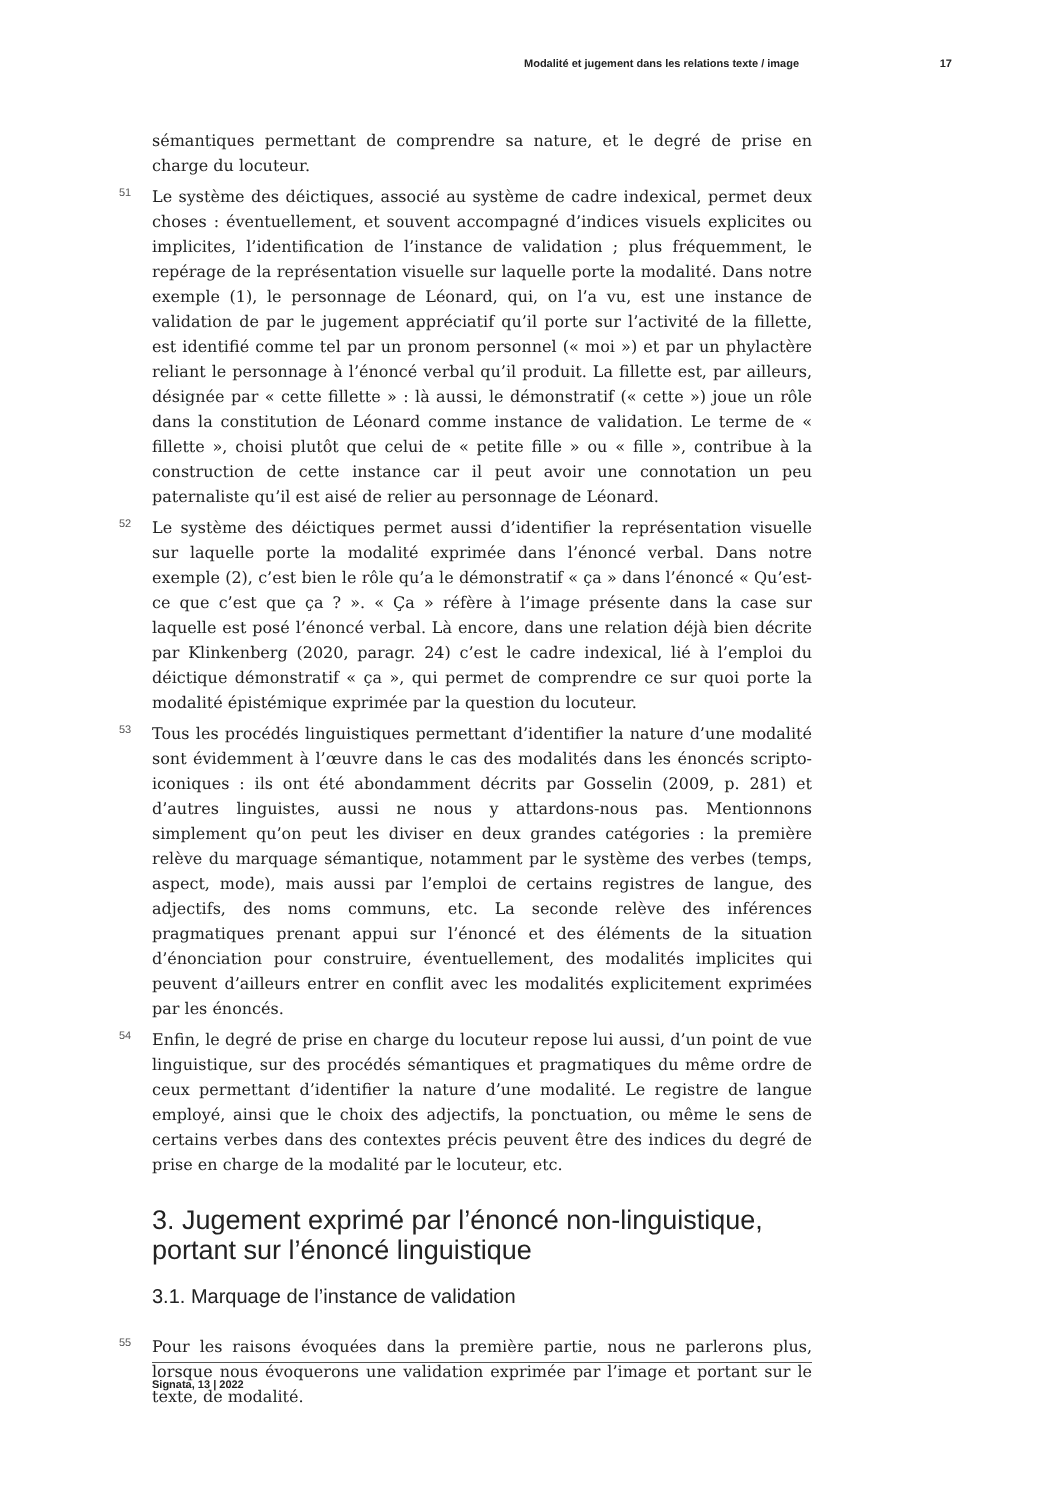Modalité et jugement dans les relations texte / image 17
sémantiques permettant de comprendre sa nature, et le degré de prise en charge du locuteur.
51 Le système des déictiques, associé au système de cadre indexical, permet deux choses : éventuellement, et souvent accompagné d’indices visuels explicites ou implicites, l’identification de l’instance de validation ; plus fréquemment, le repérage de la représentation visuelle sur laquelle porte la modalité. Dans notre exemple (1), le personnage de Léonard, qui, on l’a vu, est une instance de validation de par le jugement appréciatif qu’il porte sur l’activité de la fillette, est identifié comme tel par un pronom personnel (« moi ») et par un phylactère reliant le personnage à l’énoncé verbal qu’il produit. La fillette est, par ailleurs, désignée par « cette fillette » : là aussi, le démonstratif (« cette ») joue un rôle dans la constitution de Léonard comme instance de validation. Le terme de « fillette », choisi plutôt que celui de « petite fille » ou « fille », contribue à la construction de cette instance car il peut avoir une connotation un peu paternaliste qu’il est aisé de relier au personnage de Léonard.
52 Le système des déictiques permet aussi d’identifier la représentation visuelle sur laquelle porte la modalité exprimée dans l’énoncé verbal. Dans notre exemple (2), c’est bien le rôle qu’a le démonstratif « ça » dans l’énoncé « Qu’est-ce que c’est que ça ? ». « Ça » réfère à l’image présente dans la case sur laquelle est posé l’énoncé verbal. Là encore, dans une relation déjà bien décrite par Klinkenberg (2020, paragr. 24) c’est le cadre indexical, lié à l’emploi du déictique démonstratif « ça », qui permet de comprendre ce sur quoi porte la modalité épistémique exprimée par la question du locuteur.
53 Tous les procédés linguistiques permettant d’identifier la nature d’une modalité sont évidemment à l’œuvre dans le cas des modalités dans les énoncés scripto-iconiques : ils ont été abondamment décrits par Gosselin (2009, p. 281) et d’autres linguistes, aussi ne nous y attardons-nous pas. Mentionnons simplement qu’on peut les diviser en deux grandes catégories : la première relève du marquage sémantique, notamment par le système des verbes (temps, aspect, mode), mais aussi par l’emploi de certains registres de langue, des adjectifs, des noms communs, etc. La seconde relève des inférences pragmatiques prenant appui sur l’énoncé et des éléments de la situation d’énonciation pour construire, éventuellement, des modalités implicites qui peuvent d’ailleurs entrer en conflit avec les modalités explicitement exprimées par les énoncés.
54 Enfin, le degré de prise en charge du locuteur repose lui aussi, d’un point de vue linguistique, sur des procédés sémantiques et pragmatiques du même ordre de ceux permettant d’identifier la nature d’une modalité. Le registre de langue employé, ainsi que le choix des adjectifs, la ponctuation, ou même le sens de certains verbes dans des contextes précis peuvent être des indices du degré de prise en charge de la modalité par le locuteur, etc.
3. Jugement exprimé par l’énoncé non-linguistique, portant sur l’énoncé linguistique
3.1. Marquage de l’instance de validation
55 Pour les raisons évoquées dans la première partie, nous ne parlerons plus, lorsque nous évoquerons une validation exprimée par l’image et portant sur le texte, de modalité.
Signata, 13 | 2022